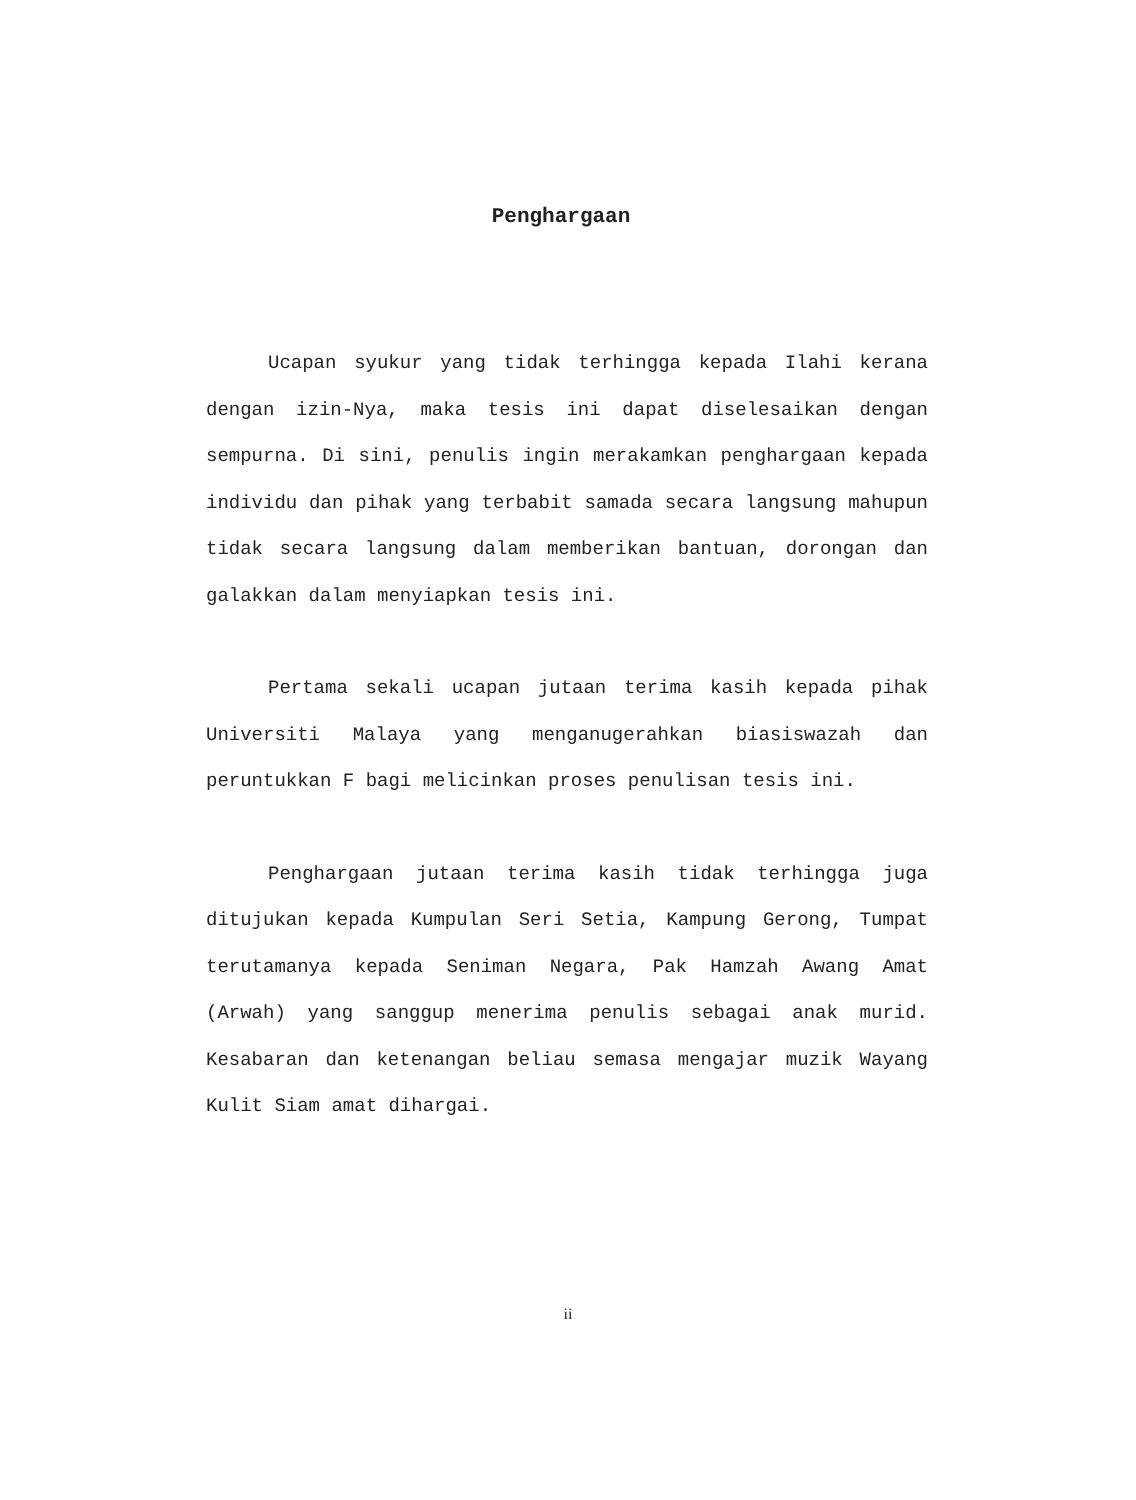Penghargaan
Ucapan syukur yang tidak terhingga kepada Ilahi kerana dengan izin-Nya, maka tesis ini dapat diselesaikan dengan sempurna. Di sini, penulis ingin merakamkan penghargaan kepada individu dan pihak yang terbabit samada secara langsung mahupun tidak secara langsung dalam memberikan bantuan, dorongan dan galakkan dalam menyiapkan tesis ini.
Pertama sekali ucapan jutaan terima kasih kepada pihak Universiti Malaya yang menganugerahkan biasiswazah dan peruntukkan F bagi melicinkan proses penulisan tesis ini.
Penghargaan jutaan terima kasih tidak terhingga juga ditujukan kepada Kumpulan Seri Setia, Kampung Gerong, Tumpat terutamanya kepada Seniman Negara, Pak Hamzah Awang Amat (Arwah) yang sanggup menerima penulis sebagai anak murid. Kesabaran dan ketenangan beliau semasa mengajar muzik Wayang Kulit Siam amat dihargai.
ii